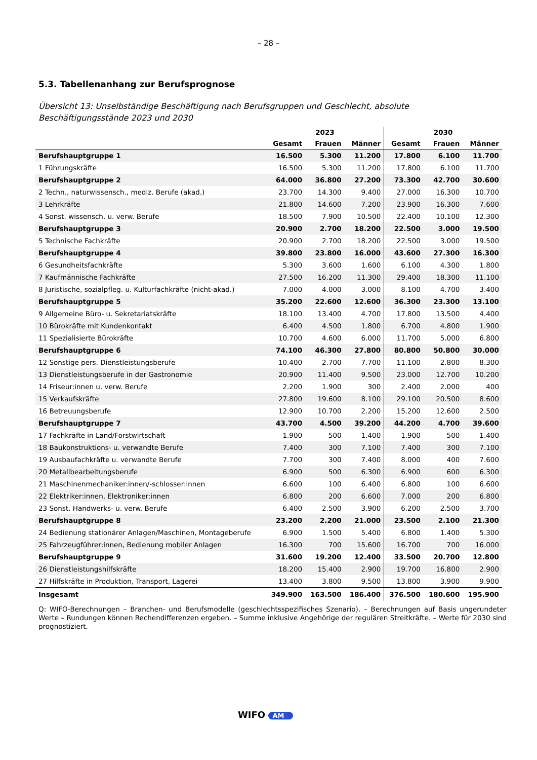– 28 –
5.3. Tabellenanhang zur Berufsprognose
Übersicht 13: Unselbständige Beschäftigung nach Berufsgruppen und Geschlecht, absolute Beschäftigungsstände 2023 und 2030
| | 2023 | | | 2030 | | |
| --- | --- | --- | --- | --- | --- | --- |
| | Gesamt | Frauen | Männer | Gesamt | Frauen | Männer |
| Berufshauptgruppe 1 | 16.500 | 5.300 | 11.200 | 17.800 | 6.100 | 11.700 |
| 1 Führungskräfte | 16.500 | 5.300 | 11.200 | 17.800 | 6.100 | 11.700 |
| Berufshauptgruppe 2 | 64.000 | 36.800 | 27.200 | 73.300 | 42.700 | 30.600 |
| 2 Techn., naturwissensch., mediz. Berufe (akad.) | 23.700 | 14.300 | 9.400 | 27.000 | 16.300 | 10.700 |
| 3 Lehrkräfte | 21.800 | 14.600 | 7.200 | 23.900 | 16.300 | 7.600 |
| 4 Sonst. wissensch. u. verw. Berufe | 18.500 | 7.900 | 10.500 | 22.400 | 10.100 | 12.300 |
| Berufshauptgruppe 3 | 20.900 | 2.700 | 18.200 | 22.500 | 3.000 | 19.500 |
| 5 Technische Fachkräfte | 20.900 | 2.700 | 18.200 | 22.500 | 3.000 | 19.500 |
| Berufshauptgruppe 4 | 39.800 | 23.800 | 16.000 | 43.600 | 27.300 | 16.300 |
| 6 Gesundheitsfachkräfte | 5.300 | 3.600 | 1.600 | 6.100 | 4.300 | 1.800 |
| 7 Kaufmännische Fachkräfte | 27.500 | 16.200 | 11.300 | 29.400 | 18.300 | 11.100 |
| 8 Juristische, sozialpfleg. u. Kulturfachkräfte (nicht-akad.) | 7.000 | 4.000 | 3.000 | 8.100 | 4.700 | 3.400 |
| Berufshauptgruppe 5 | 35.200 | 22.600 | 12.600 | 36.300 | 23.300 | 13.100 |
| 9 Allgemeine Büro- u. Sekretariatskräfte | 18.100 | 13.400 | 4.700 | 17.800 | 13.500 | 4.400 |
| 10 Bürokräfte mit Kundenkontakt | 6.400 | 4.500 | 1.800 | 6.700 | 4.800 | 1.900 |
| 11 Spezialisierte Bürokräfte | 10.700 | 4.600 | 6.000 | 11.700 | 5.000 | 6.800 |
| Berufshauptgruppe 6 | 74.100 | 46.300 | 27.800 | 80.800 | 50.800 | 30.000 |
| 12 Sonstige pers. Dienstleistungsberufe | 10.400 | 2.700 | 7.700 | 11.100 | 2.800 | 8.300 |
| 13 Dienstleistungsberufe in der Gastronomie | 20.900 | 11.400 | 9.500 | 23.000 | 12.700 | 10.200 |
| 14 Friseur:innen u. verw. Berufe | 2.200 | 1.900 | 300 | 2.400 | 2.000 | 400 |
| 15 Verkaufskräfte | 27.800 | 19.600 | 8.100 | 29.100 | 20.500 | 8.600 |
| 16 Betreuungsberufe | 12.900 | 10.700 | 2.200 | 15.200 | 12.600 | 2.500 |
| Berufshauptgruppe 7 | 43.700 | 4.500 | 39.200 | 44.200 | 4.700 | 39.600 |
| 17 Fachkräfte in Land/Forstwirtschaft | 1.900 | 500 | 1.400 | 1.900 | 500 | 1.400 |
| 18 Baukonstruktions- u. verwandte Berufe | 7.400 | 300 | 7.100 | 7.400 | 300 | 7.100 |
| 19 Ausbaufachkräfte u. verwandte Berufe | 7.700 | 300 | 7.400 | 8.000 | 400 | 7.600 |
| 20 Metallbearbeitungsberufe | 6.900 | 500 | 6.300 | 6.900 | 600 | 6.300 |
| 21 Maschinenmechaniker:innen/-schlosser:innen | 6.600 | 100 | 6.400 | 6.800 | 100 | 6.600 |
| 22 Elektriker:innen, Elektroniker:innen | 6.800 | 200 | 6.600 | 7.000 | 200 | 6.800 |
| 23 Sonst. Handwerks- u. verw. Berufe | 6.400 | 2.500 | 3.900 | 6.200 | 2.500 | 3.700 |
| Berufshauptgruppe 8 | 23.200 | 2.200 | 21.000 | 23.500 | 2.100 | 21.300 |
| 24 Bedienung stationärer Anlagen/Maschinen, Montageberufe | 6.900 | 1.500 | 5.400 | 6.800 | 1.400 | 5.300 |
| 25 Fahrzeugführer:innen, Bedienung mobiler Anlagen | 16.300 | 700 | 15.600 | 16.700 | 700 | 16.000 |
| Berufshauptgruppe 9 | 31.600 | 19.200 | 12.400 | 33.500 | 20.700 | 12.800 |
| 26 Dienstleistungshilfskräfte | 18.200 | 15.400 | 2.900 | 19.700 | 16.800 | 2.900 |
| 27 Hilfskräfte in Produktion, Transport, Lagerei | 13.400 | 3.800 | 9.500 | 13.800 | 3.900 | 9.900 |
| Insgesamt | 349.900 | 163.500 | 186.400 | 376.500 | 180.600 | 195.900 |
Q: WIFO-Berechnungen – Branchen- und Berufsmodelle (geschlechtsspezifisches Szenario). – Berechnungen auf Basis ungerundeter Werte – Rundungen können Rechendifferenzen ergeben. – Summe inklusive Angehörige der regulären Streitkräfte. – Werte für 2030 sind prognostiziert.
WIFO AMS